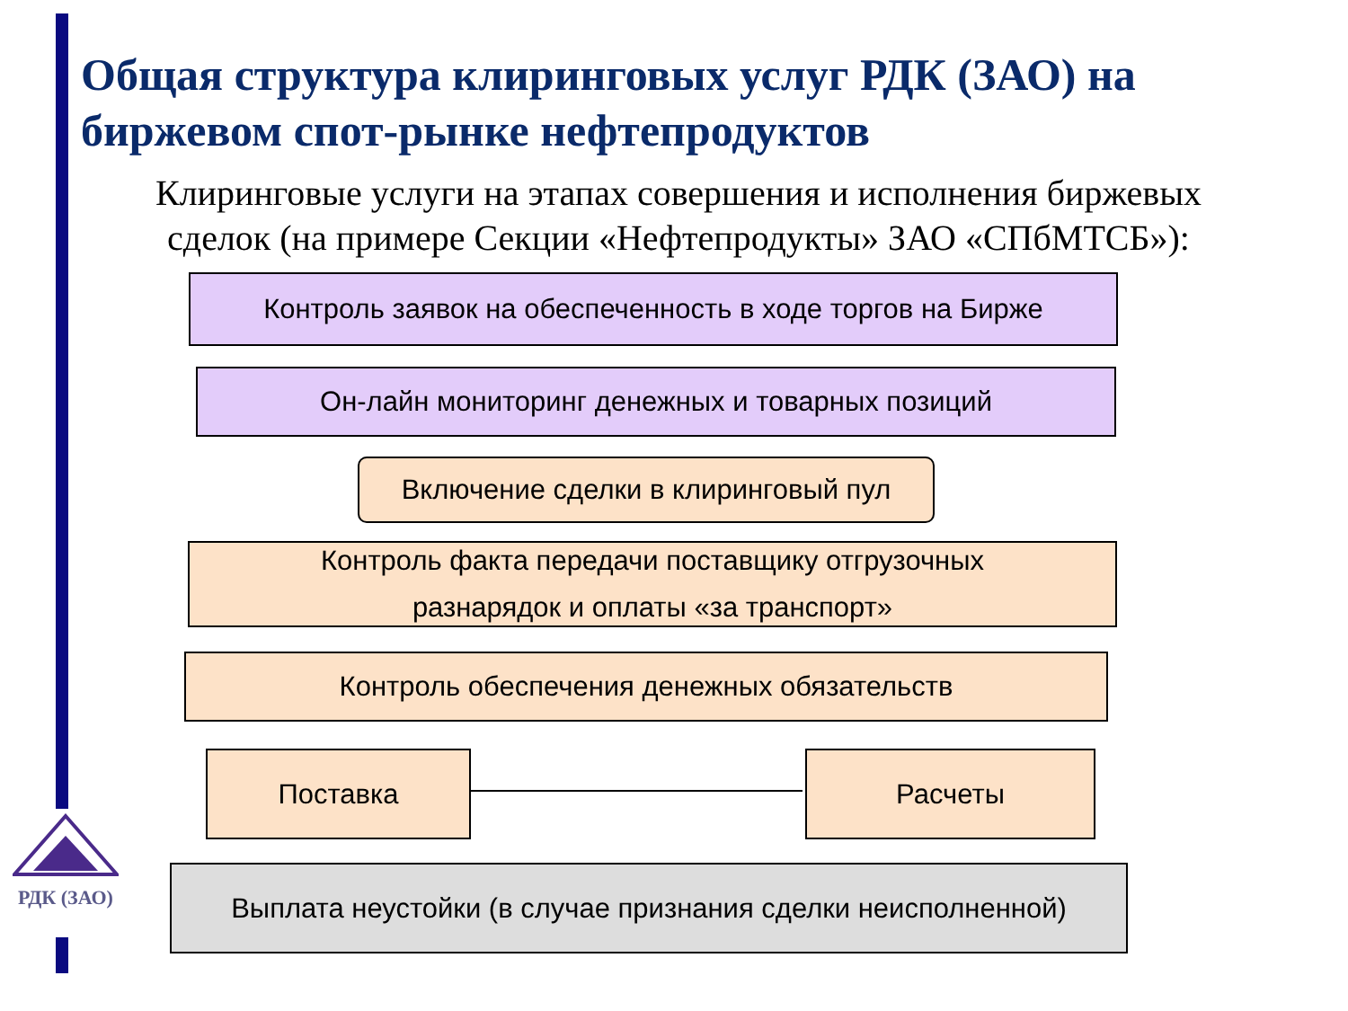Общая структура клиринговых услуг РДК (ЗАО) на биржевом спот-рынке нефтепродуктов
Клиринговые услуги на этапах совершения и исполнения биржевых сделок (на примере Секции «Нефтепродукты» ЗАО «СПбМТСБ»):
Контроль заявок на обеспеченность в ходе торгов на Бирже
Он-лайн мониторинг денежных и товарных позиций
Включение сделки в клиринговый пул
Контроль факта передачи поставщику отгрузочных
разнарядок и оплаты «за транспорт»
Контроль обеспечения денежных обязательств
Поставка Расчеты
Выплата неустойки (в случае признания сделки неисполненной)
РДК (ЗАО)